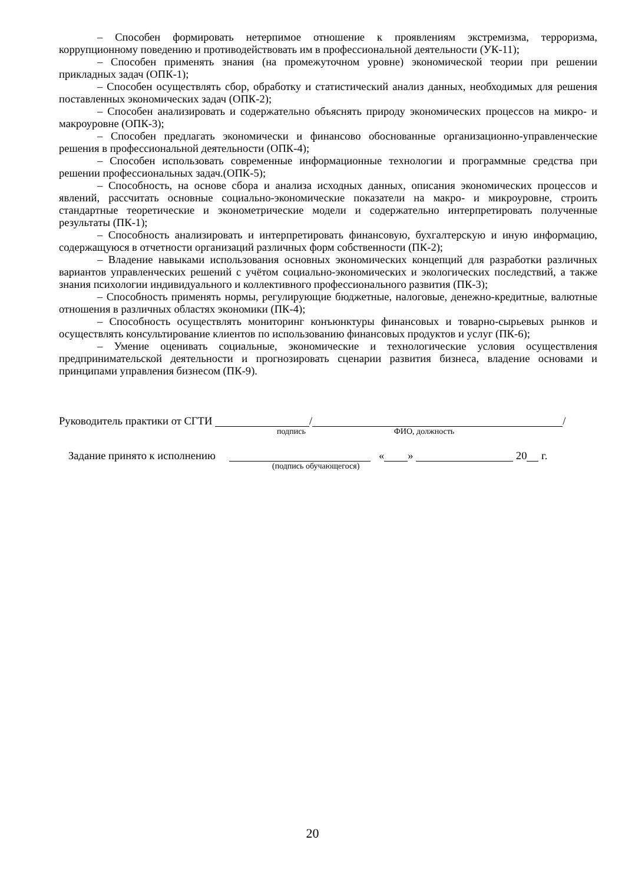– Способен формировать нетерпимое отношение к проявлениям экстремизма, терроризма, коррупционному поведению и противодействовать им в профессиональной деятельности (УК-11);
– Способен применять знания (на промежуточном уровне) экономической теории при решении прикладных задач (ОПК-1);
– Способен осуществлять сбор, обработку и статистический анализ данных, необходимых для решения поставленных экономических задач (ОПК-2);
– Способен анализировать и содержательно объяснять природу экономических процессов на микро- и макроуровне (ОПК-3);
– Способен предлагать экономически и финансово обоснованные организационно-управленческие решения в профессиональной деятельности (ОПК-4);
– Способен использовать современные информационные технологии и программные средства при решении профессиональных задач.(ОПК-5);
– Способность, на основе сбора и анализа исходных данных, описания экономических процессов и явлений, рассчитать основные социально-экономические показатели на макро- и микроуровне, строить стандартные теоретические и эконометрические модели и содержательно интерпретировать полученные результаты (ПК-1);
– Способность анализировать и интерпретировать финансовую, бухгалтерскую и иную информацию, содержащуюся в отчетности организаций различных форм собственности (ПК-2);
– Владение навыками использования основных экономических концепций для разработки различных вариантов управленческих решений с учётом социально-экономических и экологических последствий, а также знания психологии индивидуального и коллективного профессионального развития (ПК-3);
– Способность применять нормы, регулирующие бюджетные, налоговые, денежно-кредитные, валютные отношения в различных областях экономики (ПК-4);
– Способность осуществлять мониторинг конъюнктуры финансовых и товарно-сырьевых рынков и осуществлять консультирование клиентов по использованию финансовых продуктов и услуг (ПК-6);
– Умение оценивать социальные, экономические и технологические условия осуществления предпринимательской деятельности и прогнозировать сценарии развития бизнеса, владение основами и принципами управления бизнесом (ПК-9).
Руководитель практики от СГТИ / /
подпись ФИО, должность
Задание принято к исполнению « » 20 г.
(подпись обучающегося)
20